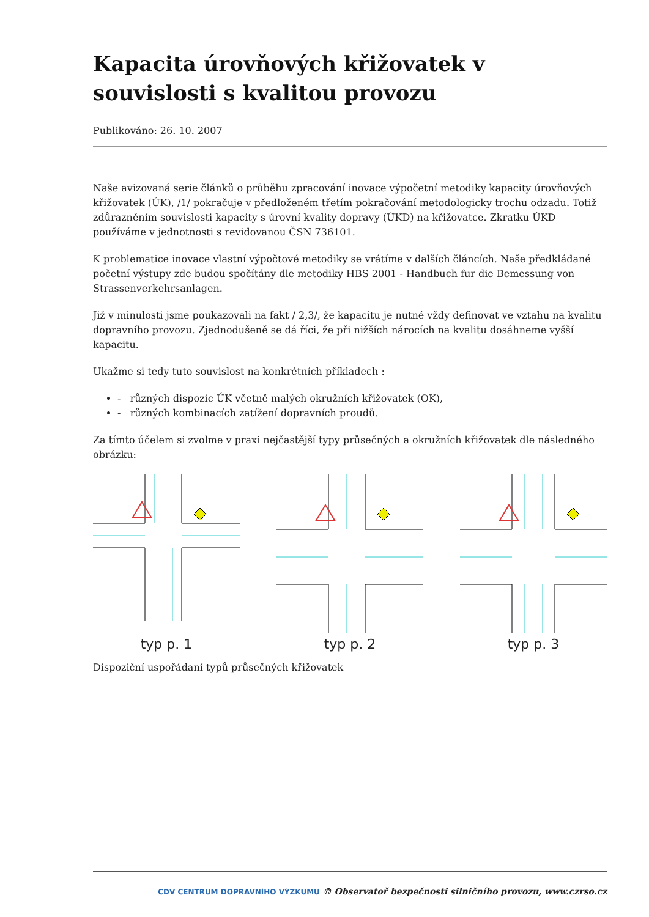Kapacita úrovňových křižovatek v souvislosti s kvalitou provozu
Publikováno: 26. 10. 2007
Naše avizovaná serie článků o průběhu zpracování inovace výpočetní metodiky kapacity úrovňových křižovatek (ÚK), /1/ pokračuje v předloženém třetím pokračování metodologicky trochu odzadu. Totiž zdůrazněním souvislosti kapacity s úrovní kvality dopravy (ÚKD) na křižovatce. Zkratku ÚKD používáme v jednotnosti s revidovanou ČSN 736101.
K problematice inovace vlastní výpočtové metodiky se vrátíme v dalších článcích. Naše předkládané početní výstupy zde budou spočítány dle metodiky HBS 2001 - Handbuch fur die Bemessung von Strassenverkehrsanlagen.
Již v minulosti jsme poukazovali na fakt / 2,3/, že kapacitu je nutné vždy definovat ve vztahu na kvalitu dopravního provozu. Zjednodušeně se dá říci, že při nižších nárocích na kvalitu dosáhneme vyšší kapacitu.
Ukažme si tedy tuto souvislost na konkrétních příkladech :
- různých dispozic ÚK včetně malých okružních křižovatek (OK),
- různých kombinacích zatížení dopravních proudů.
Za tímto účelem si zvolme v praxi nejčastější typy průsečných a okružních křižovatek dle následného obrázku:
typ p. 1
typ p. 2
typ p. 3
Dispoziční uspořádaní typů průsečných křižovatek
CDV CENTRUM DOPRAVNÍHO VÝZKUMU © Observatoř bezpečnosti silničního provozu, www.czrso.cz